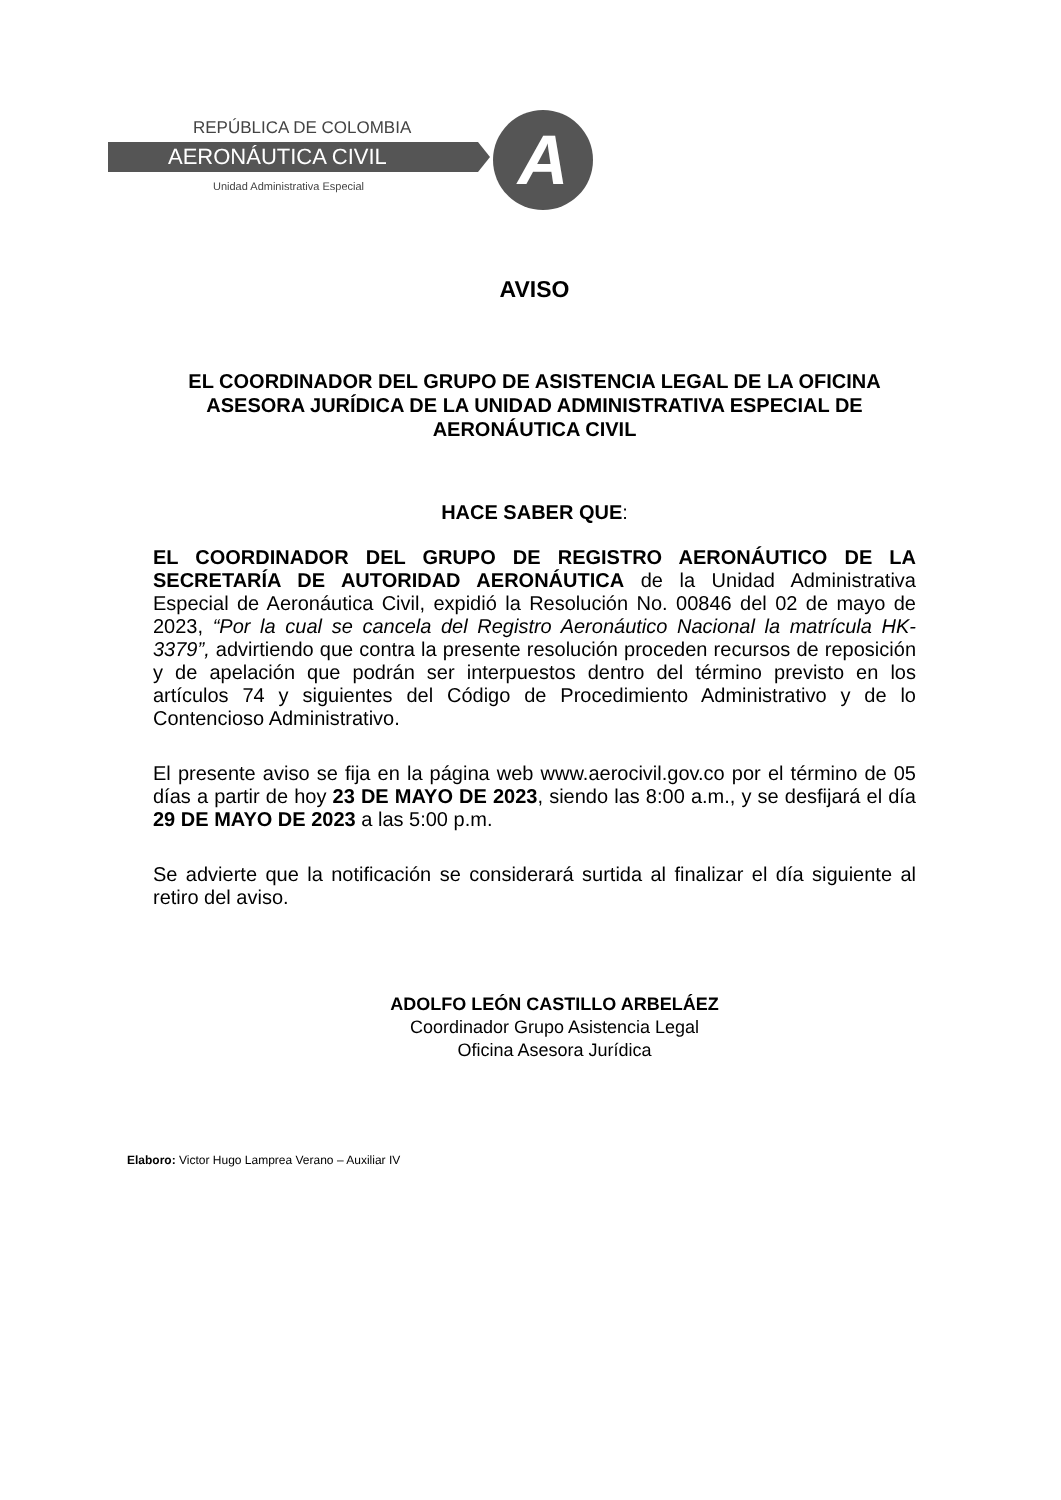REPÚBLICA DE COLOMBIA
AERONÁUTICA CIVIL
Unidad Administrativa Especial A
AVISO
EL COORDINADOR DEL GRUPO DE ASISTENCIA LEGAL DE LA OFICINA ASESORA JURÍDICA DE LA UNIDAD ADMINISTRATIVA ESPECIAL DE AERONÁUTICA CIVIL
HACE SABER QUE:
EL COORDINADOR DEL GRUPO DE REGISTRO AERONÁUTICO DE LA SECRETARÍA DE AUTORIDAD AERONÁUTICA de la Unidad Administrativa Especial de Aeronáutica Civil, expidió la Resolución No. 00846 del 02 de mayo de 2023, “Por la cual se cancela del Registro Aeronáutico Nacional la matrícula HK-3379”, advirtiendo que contra la presente resolución proceden recursos de reposición y de apelación que podrán ser interpuestos dentro del término previsto en los artículos 74 y siguientes del Código de Procedimiento Administrativo y de lo Contencioso Administrativo.
El presente aviso se fija en la página web www.aerocivil.gov.co por el término de 05 días a partir de hoy 23 DE MAYO DE 2023, siendo las 8:00 a.m., y se desfijará el día 29 DE MAYO DE 2023 a las 5:00 p.m.
Se advierte que la notificación se considerará surtida al finalizar el día siguiente al retiro del aviso.
ADOLFO LEÓN CASTILLO ARBELÁEZ
Coordinador Grupo Asistencia Legal
Oficina Asesora Jurídica
Elaboro: Victor Hugo Lamprea Verano – Auxiliar IV